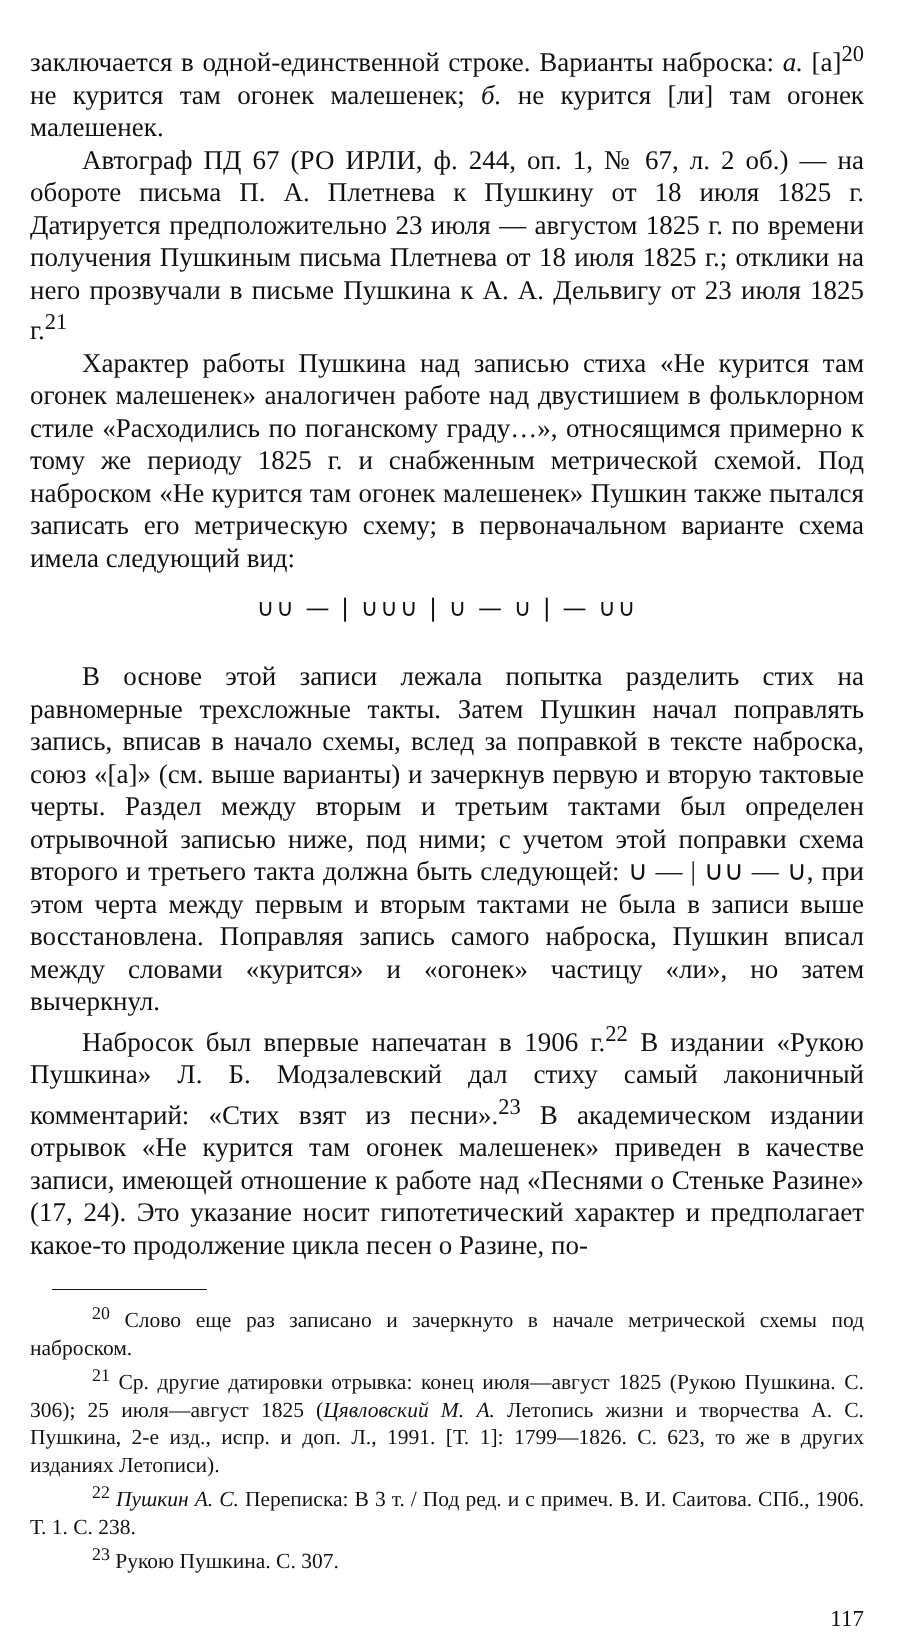заключается в одной-единственной строке. Варианты наброска: а. [а]<sup>20</sup> не курится там огонек малешенек; б. не курится [ли] там огонек малешенек.
Автограф ПД 67 (РО ИРЛИ, ф. 244, оп. 1, № 67, л. 2 об.) — на обороте письма П. А. Плетнева к Пушкину от 18 июля 1825 г. Датируется предположительно 23 июля — августом 1825 г. по времени получения Пушкиным письма Плетнева от 18 июля 1825 г.; отклики на него прозвучали в письме Пушкина к А. А. Дельвигу от 23 июля 1825 г.<sup>21</sup>
Характер работы Пушкина над записью стиха «Не курится там огонек малешенек» аналогичен работе над двустишием в фольклорном стиле «Расходились по поганскому граду…», относящимся примерно к тому же периоду 1825 г. и снабженным метрической схемой. Под наброском «Не курится там огонек малешенек» Пушкин также пытался записать его метрическую схему; в первоначальном варианте схема имела следующий вид:
∪∪ — | ∪∪∪ | ∪ — ∪ | — ∪∪
В основе этой записи лежала попытка разделить стих на равномерные трехсложные такты. Затем Пушкин начал поправлять запись, вписав в начало схемы, вслед за поправкой в тексте наброска, союз «[а]» (см. выше варианты) и зачеркнув первую и вторую тактовые черты. Раздел между вторым и третьим тактами был определен отрывочной записью ниже, под ними; с учетом этой поправки схема второго и третьего такта должна быть следующей: ∪ — | ∪∪ — ∪, при этом черта между первым и вторым тактами не была в записи выше восстановлена. Поправляя запись самого наброска, Пушкин вписал между словами «курится» и «огонек» частицу «ли», но затем вычеркнул.
Набросок был впервые напечатан в 1906 г.<sup>22</sup> В издании «Рукою Пушкина» Л. Б. Модзалевский дал стиху самый лаконичный комментарий: «Стих взят из песни».<sup>23</sup> В академическом издании отрывок «Не курится там огонек малешенек» приведен в качестве записи, имеющей отношение к работе над «Песнями о Стеньке Разине» (17, 24). Это указание носит гипотетический характер и предполагает какое-то продолжение цикла песен о Разине, по-
<sup>20</sup> Слово еще раз записано и зачеркнуто в начале метрической схемы под наброском.
<sup>21</sup> Ср. другие датировки отрывка: конец июля—август 1825 (Рукою Пушкина. С. 306); 25 июля—август 1825 (Цявловский М. А. Летопись жизни и творчества А. С. Пушкина, 2-е изд., испр. и доп. Л., 1991. [Т. 1]: 1799—1826. С. 623, то же в других изданиях Летописи).
<sup>22</sup> Пушкин А. С. Переписка: В 3 т. / Под ред. и с примеч. В. И. Саитова. СПб., 1906. Т. 1. С. 238.
<sup>23</sup> Рукою Пушкина. С. 307.
117